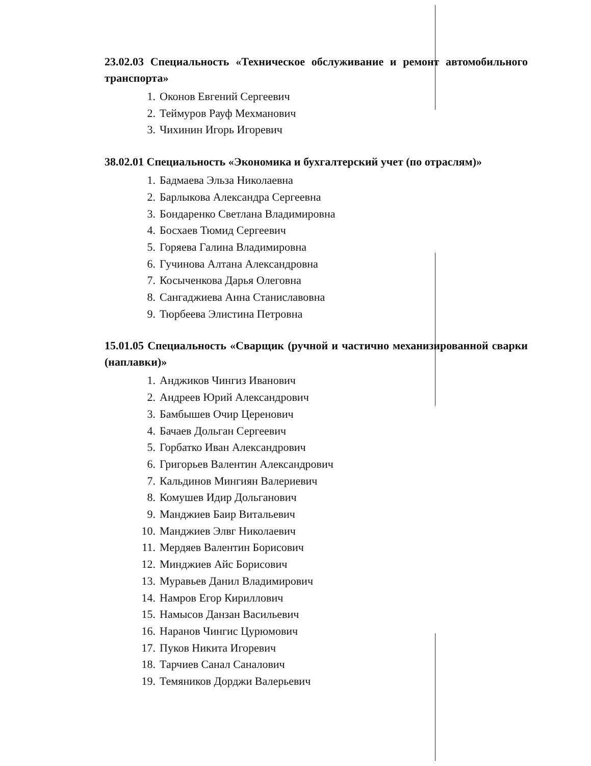23.02.03 Специальность «Техническое обслуживание и ремонт автомобильного транспорта»
1. Оконов Евгений Сергеевич
2. Теймуров Рауф Мехманович
3. Чихинин Игорь Игоревич
38.02.01 Специальность «Экономика и бухгалтерский учет (по отраслям)»
1. Бадмаева Эльза Николаевна
2. Барлыкова Александра Сергеевна
3. Бондаренко Светлана Владимировна
4. Босхаев Тюмид Сергеевич
5. Горяева Галина Владимировна
6. Гучинова Алтана Александровна
7. Косыченкова Дарья Олеговна
8. Сангаджиева Анна Станиславовна
9. Тюрбеева Элистина Петровна
15.01.05 Специальность «Сварщик (ручной и частично механизированной сварки (наплавки)»
1. Анджиков Чингиз Иванович
2. Андреев Юрий Александрович
3. Бамбышев Очир Церенович
4. Бачаев Дольган Сергеевич
5. Горбатко Иван Александрович
6. Григорьев Валентин Александрович
7. Кальдинов Мингиян Валериевич
8. Комушев Идир Дольганович
9. Манджиев Баир Витальевич
10. Манджиев Элвг Николаевич
11. Мердяев Валентин Борисович
12. Минджиев Айс Борисович
13. Муравьев Данил Владимирович
14. Намров Егор Кириллович
15. Намысов Данзан Васильевич
16. Наранов Чингис Цурюмович
17. Пуков Никита Игоревич
18. Тарчиев Санал Саналович
19. Темяников Дорджи Валерьевич